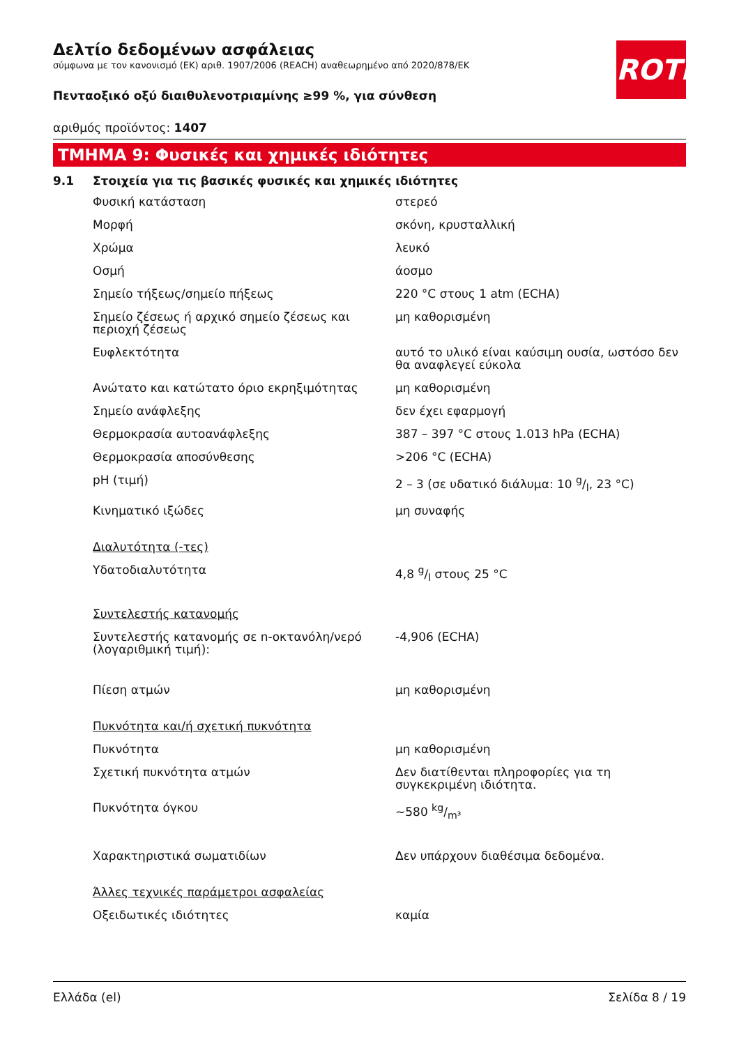ROTH
Δελτίο δεδομένων ασφάλειας
σύμφωνα με τον κανονισμό (ΕΚ) αριθ. 1907/2006 (REACH) αναθεωρημένο από 2020/878/ΕΚ
Πενταοξικό οξύ διαιθυλενοτριαμίνης ≥99 %, για σύνθεση
αριθμός προϊόντος: 1407
ΤΜΗΜΑ 9: Φυσικές και χημικές ιδιότητες
9.1 Στοιχεία για τις βασικές φυσικές και χημικές ιδιότητες
| Φυσική κατάσταση | στερεό |
| Μορφή | σκόνη, κρυσταλλική |
| Χρώμα | λευκό |
| Οσμή | άοσμο |
| Σημείο τήξεως/σημείο πήξεως | 220 °C στους 1 atm (ECHA) |
| Σημείο ζέσεως ή αρχικό σημείο ζέσεως και περιοχή ζέσεως | μη καθορισμένη |
| Ευφλεκτότητα | αυτό το υλικό είναι καύσιμη ουσία, ωστόσο δεν θα αναφλεγεί εύκολα |
| Ανώτατο και κατώτατο όριο εκρηξιμότητας | μη καθορισμένη |
| Σημείο ανάφλεξης | δεν έχει εφαρμογή |
| Θερμοκρασία αυτοανάφλεξης | 387 – 397 °C στους 1.013 hPa (ECHA) |
| Θερμοκρασία αποσύνθεσης | >206 °C (ECHA) |
| pH (τιμή) | 2 – 3 (σε υδατικό διάλυμα: 10 g/l, 23 °C) |
| Κινηματικό ιξώδες | μη συναφής |
| Διαλυτότητα (-τες) | |
| Υδατοδιαλυτότητα | 4,8 g/l στους 25 °C |
| Συντελεστής κατανομής | |
| Συντελεστής κατανομής σε n-οκτανόλη/νερό (λογαριθμική τιμή): | -4,906 (ECHA) |
| Πίεση ατμών | μη καθορισμένη |
| Πυκνότητα και/ή σχετική πυκνότητα | |
| Πυκνότητα | μη καθορισμένη |
| Σχετική πυκνότητα ατμών | Δεν διατίθενται πληροφορίες για τη συγκεκριμένη ιδιότητα. |
| Πυκνότητα όγκου | ~580 kg/m³ |
| Χαρακτηριστικά σωματιδίων | Δεν υπάρχουν διαθέσιμα δεδομένα. |
| Άλλες τεχνικές παράμετροι ασφαλείας | |
| Οξειδωτικές ιδιότητες | καμία |
Ελλάδα (el) Σελίδα 8 / 19